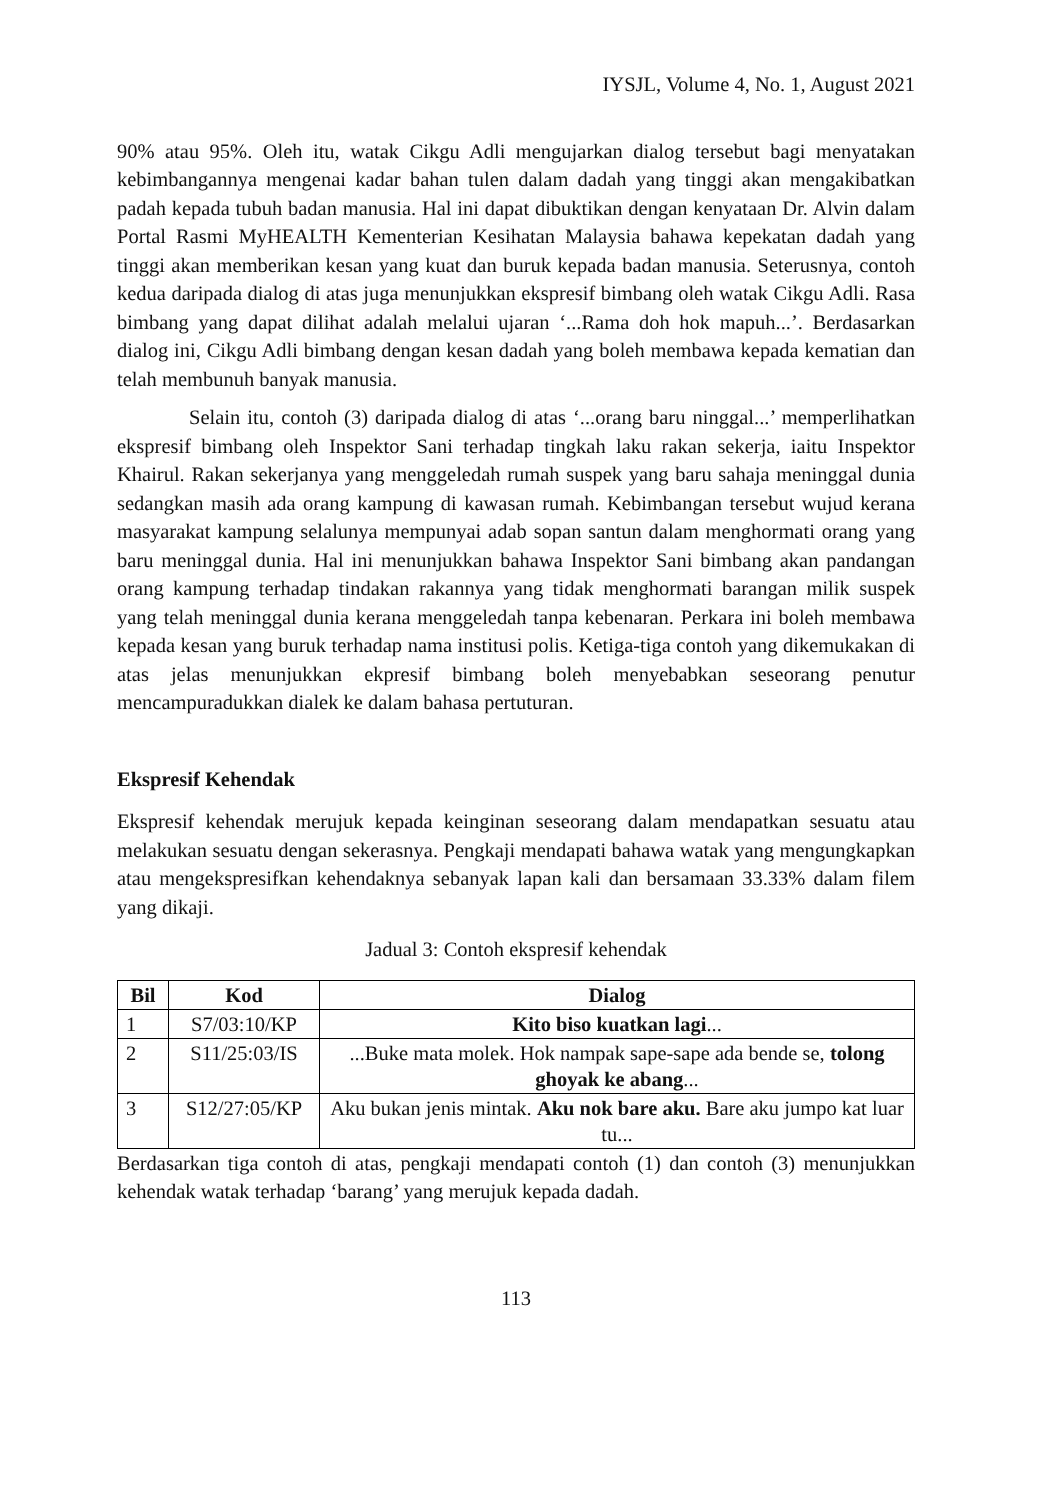IYSJL, Volume 4, No. 1, August 2021
90% atau 95%. Oleh itu, watak Cikgu Adli mengujarkan dialog tersebut bagi menyatakan kebimbangannya mengenai kadar bahan tulen dalam dadah yang tinggi akan mengakibatkan padah kepada tubuh badan manusia. Hal ini dapat dibuktikan dengan kenyataan Dr. Alvin dalam Portal Rasmi MyHEALTH Kementerian Kesihatan Malaysia bahawa kepekatan dadah yang tinggi akan memberikan kesan yang kuat dan buruk kepada badan manusia. Seterusnya, contoh kedua daripada dialog di atas juga menunjukkan ekspresif bimbang oleh watak Cikgu Adli. Rasa bimbang yang dapat dilihat adalah melalui ujaran ‘...Rama doh hok mapuh...’. Berdasarkan dialog ini, Cikgu Adli bimbang dengan kesan dadah yang boleh membawa kepada kematian dan telah membunuh banyak manusia.
Selain itu, contoh (3) daripada dialog di atas ‘...orang baru ninggal...’ memperlihatkan ekspresif bimbang oleh Inspektor Sani terhadap tingkah laku rakan sekerja, iaitu Inspektor Khairul. Rakan sekerjanya yang menggeledah rumah suspek yang baru sahaja meninggal dunia sedangkan masih ada orang kampung di kawasan rumah. Kebimbangan tersebut wujud kerana masyarakat kampung selalunya mempunyai adab sopan santun dalam menghormati orang yang baru meninggal dunia. Hal ini menunjukkan bahawa Inspektor Sani bimbang akan pandangan orang kampung terhadap tindakan rakannya yang tidak menghormati barangan milik suspek yang telah meninggal dunia kerana menggeledah tanpa kebenaran. Perkara ini boleh membawa kepada kesan yang buruk terhadap nama institusi polis. Ketiga-tiga contoh yang dikemukakan di atas jelas menunjukkan ekpresif bimbang boleh menyebabkan seseorang penutur mencampuradukkan dialek ke dalam bahasa pertuturan.
Ekspresif Kehendak
Ekspresif kehendak merujuk kepada keinginan seseorang dalam mendapatkan sesuatu atau melakukan sesuatu dengan sekerasnya. Pengkaji mendapati bahawa watak yang mengungkapkan atau mengekspresifkan kehendaknya sebanyak lapan kali dan bersamaan 33.33% dalam filem yang dikaji.
Jadual 3: Contoh ekspresif kehendak
| Bil | Kod | Dialog |
| --- | --- | --- |
| 1 | S7/03:10/KP | Kito biso kuatkan lagi ... |
| 2 | S11/25:03/IS | ...Buke mata molek. Hok nampak sape-sape ada bende se, tolong ghoyak ke abang ... |
| 3 | S12/27:05/KP | Aku bukan jenis mintak. Aku nok bare aku. Bare aku jumpo kat luar tu... |
Berdasarkan tiga contoh di atas, pengkaji mendapati contoh (1) dan contoh (3) menunjukkan kehendak watak terhadap ‘barang’ yang merujuk kepada dadah.
113